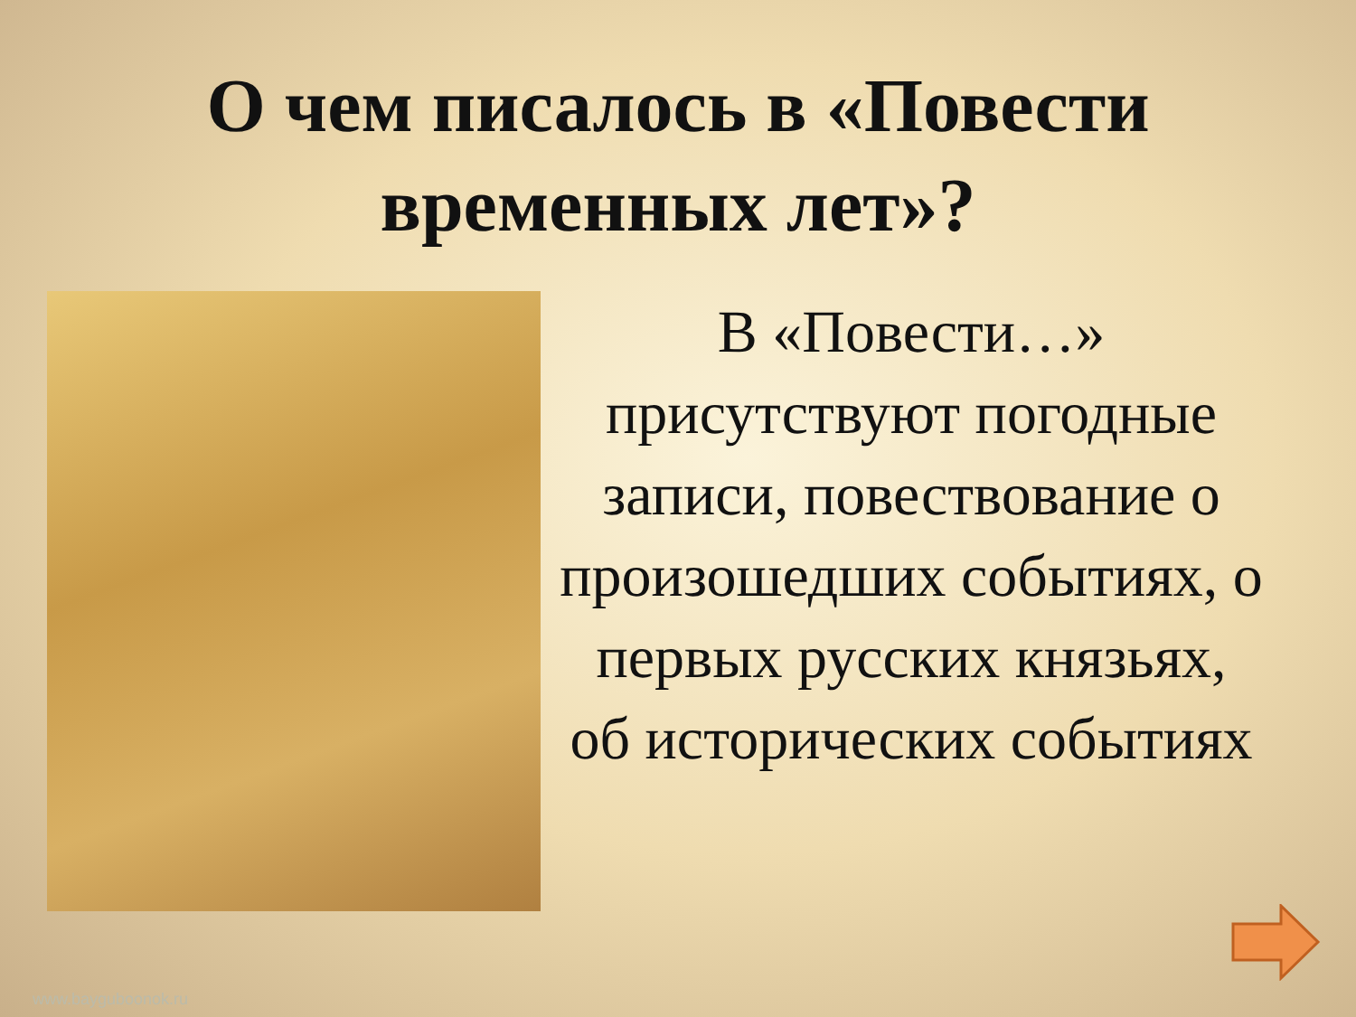О чем писалось в «Повести
временных лет»?
В «Повести…» присутствуют погодные записи, повествование о произошедших событиях, о первых русских князьях, об исторических событиях
www.bayguboonok.ru